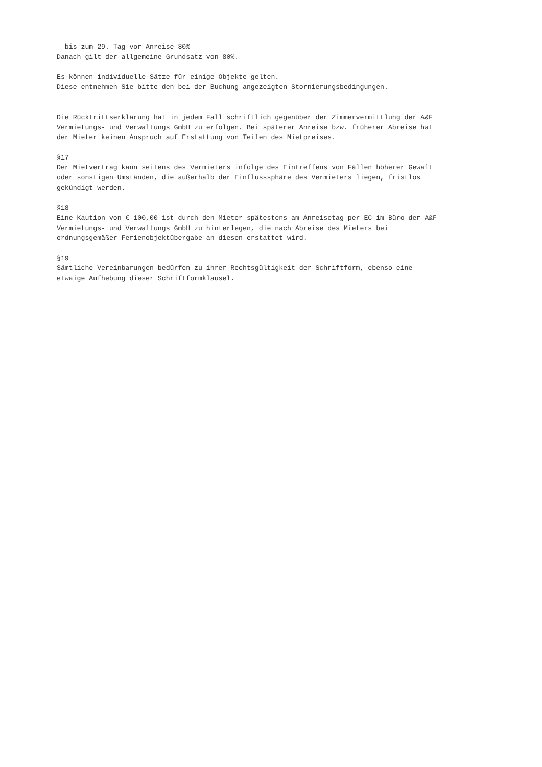- bis zum 29. Tag vor Anreise 80%
Danach gilt der allgemeine Grundsatz von 80%.
Es können individuelle Sätze für einige Objekte gelten.
Diese entnehmen Sie bitte den bei der Buchung angezeigten Stornierungsbedingungen.
Die Rücktrittserklärung hat in jedem Fall schriftlich gegenüber der Zimmervermittlung der A&F
Vermietungs- und Verwaltungs GmbH zu erfolgen. Bei späterer Anreise bzw. früherer Abreise hat
der Mieter keinen Anspruch auf Erstattung von Teilen des Mietpreises.
§17
Der Mietvertrag kann seitens des Vermieters infolge des Eintreffens von Fällen höherer Gewalt
oder sonstigen Umständen, die außerhalb der Einflusssphäre des Vermieters liegen, fristlos
gekündigt werden.
§18
Eine Kaution von € 100,00 ist durch den Mieter spätestens am Anreisetag per EC im Büro der A&F
Vermietungs- und Verwaltungs GmbH zu hinterlegen, die nach Abreise des Mieters bei
ordnungsgemäßer Ferienobjektübergabe an diesen erstattet wird.
§19
Sämtliche Vereinbarungen bedürfen zu ihrer Rechtsgültigkeit der Schriftform, ebenso eine
etwaige Aufhebung dieser Schriftformklausel.